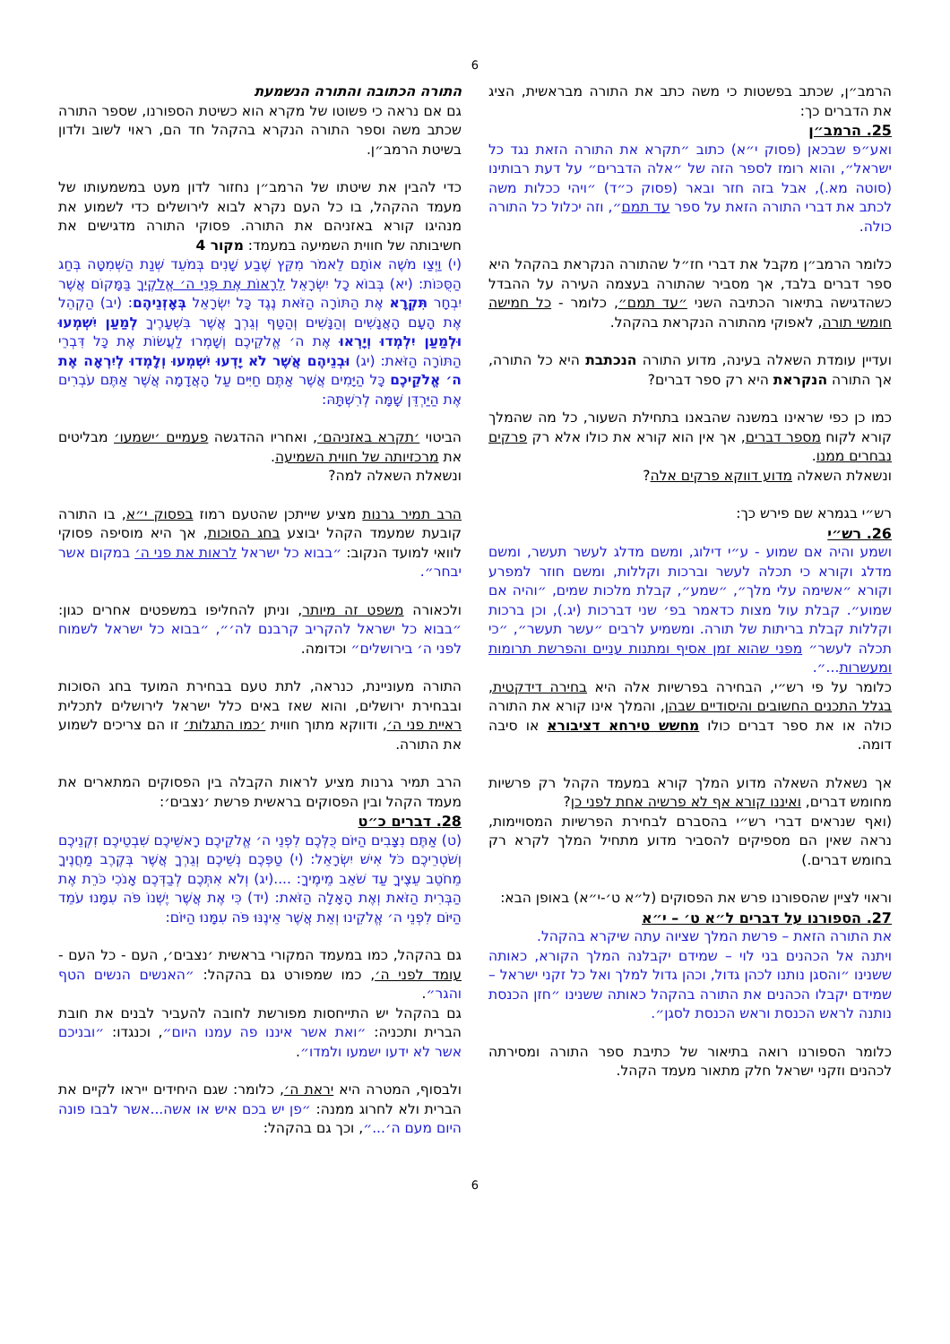6
הרמב״ן, שכתב בפשטות כי משה כתב את התורה מבראשית, הציג את הדברים כך:
25. הרמב״ן
ואע״פ שבכאן (פסוק י״א) כתוב ״תקרא את התורה הזאת נגד כל ישראל״, והוא רומז לספר הזה של ״אלה הדברים״ על דעת רבותינו (סוטה מא.), אבל בזה חזר ובאר (פסוק כ״ד) ״ויהי ככלות משה לכתב את דברי התורה הזאת על ספר עד תמם״, וזה יכלול כל התורה כולה.
כלומר הרמב״ן מקבל את דברי חז״ל שהתורה הנקראת בהקהל היא ספר דברים בלבד, אך מסביר שהתורה בעצמה העירה על ההבדל כשהדגישה בתיאור הכתיבה השני ״עד תמם״, כלומר - כל חמישה חומשי תורה, לאפוקי מהתורה הנקראת בהקהל.
ועדיין עומדת השאלה בעינה, מדוע התורה הנכתבת היא כל התורה, אך התורה הנקראת היא רק ספר דברים?
כמו כן כפי שראינו במשנה שהבאנו בתחילת השעור, כל מה שהמלך קורא לקוח מספר דברים, אך אין הוא קורא את כולו אלא רק פרקים נבחרים ממנו.
ונשאלת השאלה מדוע דווקא פרקים אלה?
רש״י בגמרא שם פירש כך:
26. רש״י
ושמע והיה אם שמוע - ע״י דילוג, ומשם מדלג לעשר תעשר, ומשם מדלג וקורא כי תכלה לעשר וברכות וקללות, ומשם חוזר למפרע וקורא ״אשימה עלי מלך״, ״שמע״, קבלת מלכות שמים, ״והיה אם שמוע״. קבלת עול מצות כדאמר בפ׳ שני דברכות (יג.), וכן ברכות וקללות קבלת בריתות של תורה. ומשמיע לרבים ״עשר תעשר״, ״כי תכלה לעשר״ מפני שהוא זמן אסיף ומתנות עניים והפרשת תרומות ומעשרות...״.
כלומר על פי רש״י, הבחירה בפרשיות אלה היא בחירה דידקטית, בגלל התכנים החשובים והיסודיים שבהן, והמלך אינו קורא את התורה כולה או את ספר דברים כולו מחשש טירחא דציבורא או סיבה דומה.
אך נשאלת השאלה מדוע המלך קורא במעמד הקהל רק פרשיות מחומש דברים, ואיננו קורא אף לא פרשיה אחת לפני כן?
(ואף שנראים דברי רש״י בהסברם לבחירת הפרשיות המסויימות, נראה שאין הם מספיקים להסביר מדוע מתחיל המלך לקרא רק בחומש דברים.)
וראוי לציין שהספורנו פרש את הפסוקים (ל״א ט׳-י״א) באופן הבא:
27. הספורנו על דברים ל״א ט׳ – י״א
את התורה הזאת – פרשת המלך שציוה עתה שיקרא בהקהל.
ויתנה אל הכהנים בני לוי – שמידם יקבלנה המלך הקורא, כאותה ששנינו ״והסגן נותנו לכהן גדול, וכהן גדול למלך ואל כל זקני ישראל – שמידם יקבלו הכהנים את התורה בהקהל כאותה ששנינו ״חזן הכנסת נותנה לראש הכנסת וראש הכנסת לסגן״.
כלומר הספורנו רואה בתיאור של כתיבת ספר התורה ומסירתה לכהנים וזקני ישראל חלק מתאור מעמד הקהל.
התורה הכתובה והתורה הנשמעת
גם אם נראה כי פשוטו של מקרא הוא כשיטת הספורנו, שספר התורה שכתב משה וספר התורה הנקרא בהקהל חד הם, ראוי לשוב ולדון בשיטת הרמב״ן.
כדי להבין את שיטתו של הרמב״ן נחזור לדון מעט במשמעותו של מעמד ההקהל, בו כל העם נקרא לבוא לירושלים כדי לשמוע את מנהיגו קורא באזניהם את התורה. פסוקי התורה מדגישים את חשיבותה של חווית השמיעה במעמד: מקור 4
(י) וַיְצַו מֹשֶׁה אוֹתָם לֵאמֹר מִקֵּץ שֶׁבַע שָׁנִים בְּמֹעֵד שְׁנַת הַשְּׁמִטָּה בְּחַג הַסֻּכּוֹת: (יא) בְּבוֹא כָל יִשְׂרָאֵל לֵרָאוֹת אֶת פְּנֵי ה׳ אֱלֹקֶיךָ בַּמָּקוֹם אֲשֶׁר יִבְחָר תִּקְרָא אֶת הַתּוֹרָה הַזֹּאת נֶגֶד כָּל יִשְׂרָאֵל בְּאָזְנֵיהֶם: (יב) הַקְהֵל אֶת הָעָם הָאֲנָשִׁים וְהַנָּשִׁים וְהַטַּף וְגֵרְךָ אֲשֶׁר בִּשְׁעָרֶיךָ לְמַעַן יִשְׁמְעוּ וּלְמַעַן יִלְמְדוּ וְיָרְאוּ אֶת ה׳ אֱלֹקֵיכֶם וְשָׁמְרוּ לַעֲשׂוֹת אֶת כָּל דִּבְרֵי הַתּוֹרָה הַזֹּאת: (יג) וּבְנֵיהֶם אֲשֶׁר לֹא יָדְעוּ יִשְׁמְעוּ וְלָמְדוּ לְיִרְאָה אֶת ה׳ אֱלֹקֵיכֶם כָּל הַיָּמִים אֲשֶׁר אַתֶּם חַיִּים עַל הָאֲדָמָה אֲשֶׁר אַתֶּם עֹבְרִים אֶת הַיַּרְדֵּן שָׁמָּה לְרִשְׁתָּהּ:
הביטוי ׳תקרא באזניהם׳, ואחריו ההדגשה פעמיים ׳ישמעו׳ מבליטים את מרכזיותה של חווית השמיעה.
ונשאלת השאלה למה?
הרב תמיר גרנות מציע שייתכן שהטעם רמוז בפסוק י״א, בו התורה קובעת שמעמד הקהל יבוצע בחג הסוכות, אך היא מוסיפה פסוקי לוואי למועד הנקוב: ״בבוא כל ישראל לראות את פני ה׳ במקום אשר יבחר״.
ולכאורה משפט זה מיותר, וניתן להחליפו במשפטים אחרים כגון: ״בבוא כל ישראל להקריב קרבנם לה׳״, ״בבוא כל ישראל לשמוח לפני ה׳ בירושלים״ וכדומה.
התורה מעוניינת, כנראה, לתת טעם בבחירת המועד בחג הסוכות ובבחירת ירושלים, והוא שאז באים כלל ישראל לירושלים לתכלית ראיית פני ה׳, ודווקא מתוך חווית ׳כמו התגלות׳ זו הם צריכים לשמוע את התורה.
הרב תמיר גרנות מציע לראות הקבלה בין הפסוקים המתארים את מעמד הקהל ובין הפסוקים בראשית פרשת ׳נצבים׳:
28. דברים כ״ט
(ט) אַתֶּם נִצָּבִים הַיּוֹם כֻּלְּכֶם לִפְנֵי ה׳ אֱלֹקֵיכֶם רָאשֵׁיכֶם שִׁבְטֵיכֶם זִקְנֵיכֶם וְשֹׁטְרֵיכֶם כֹּל אִישׁ יִשְׂרָאֵל: (י) טַפְּכֶם נְשֵׁיכֶם וְגֵרְךָ אֲשֶׁר בְּקֶרֶב מַחֲנֶיךָ מֵחֹטֵב עֵצֶיךָ עַד שֹׁאֵב מֵימֶיךָ: ....(יג) וְלֹא אִתְּכֶם לְבַדְּכֶם אָנֹכִי כֹּרֵת אֶת הַבְּרִית הַזֹּאת וְאֶת הָאָלָה הַזֹּאת: (יד) כִּי אֶת אֲשֶׁר יֶשְׁנוֹ פֹּה עִמָּנוּ עֹמֵד הַיּוֹם לִפְנֵי ה׳ אֱלֹקֵינוּ וְאֵת אֲשֶׁר אֵינֶנּוּ פֹּה עִמָּנוּ הַיּוֹם:
גם בהקהל, כמו במעמד המקורי בראשית ׳נצבים׳, העם - כל העם - עומד לפני ה׳, כמו שמפורט גם בהקהל: ״האנשים הנשים הטף והגר״.
גם בהקהל יש התייחסות מפורשת לחובה להעביר לבנים את חובת הברית ותכניה: ״ואת אשר איננו פה עמנו היום״, וכנגדו: ״ובניכם אשר לא ידעו ישמעו ולמדו״.
ולבסוף, המטרה היא יראת ה׳, כלומר: שגם היחידים ייראו לקיים את הברית ולא לחרוג ממנה: ״פן יש בכם איש או אשה...אשר לבבו פונה היום מעם ה׳...״, וכך גם בהקהל:
6